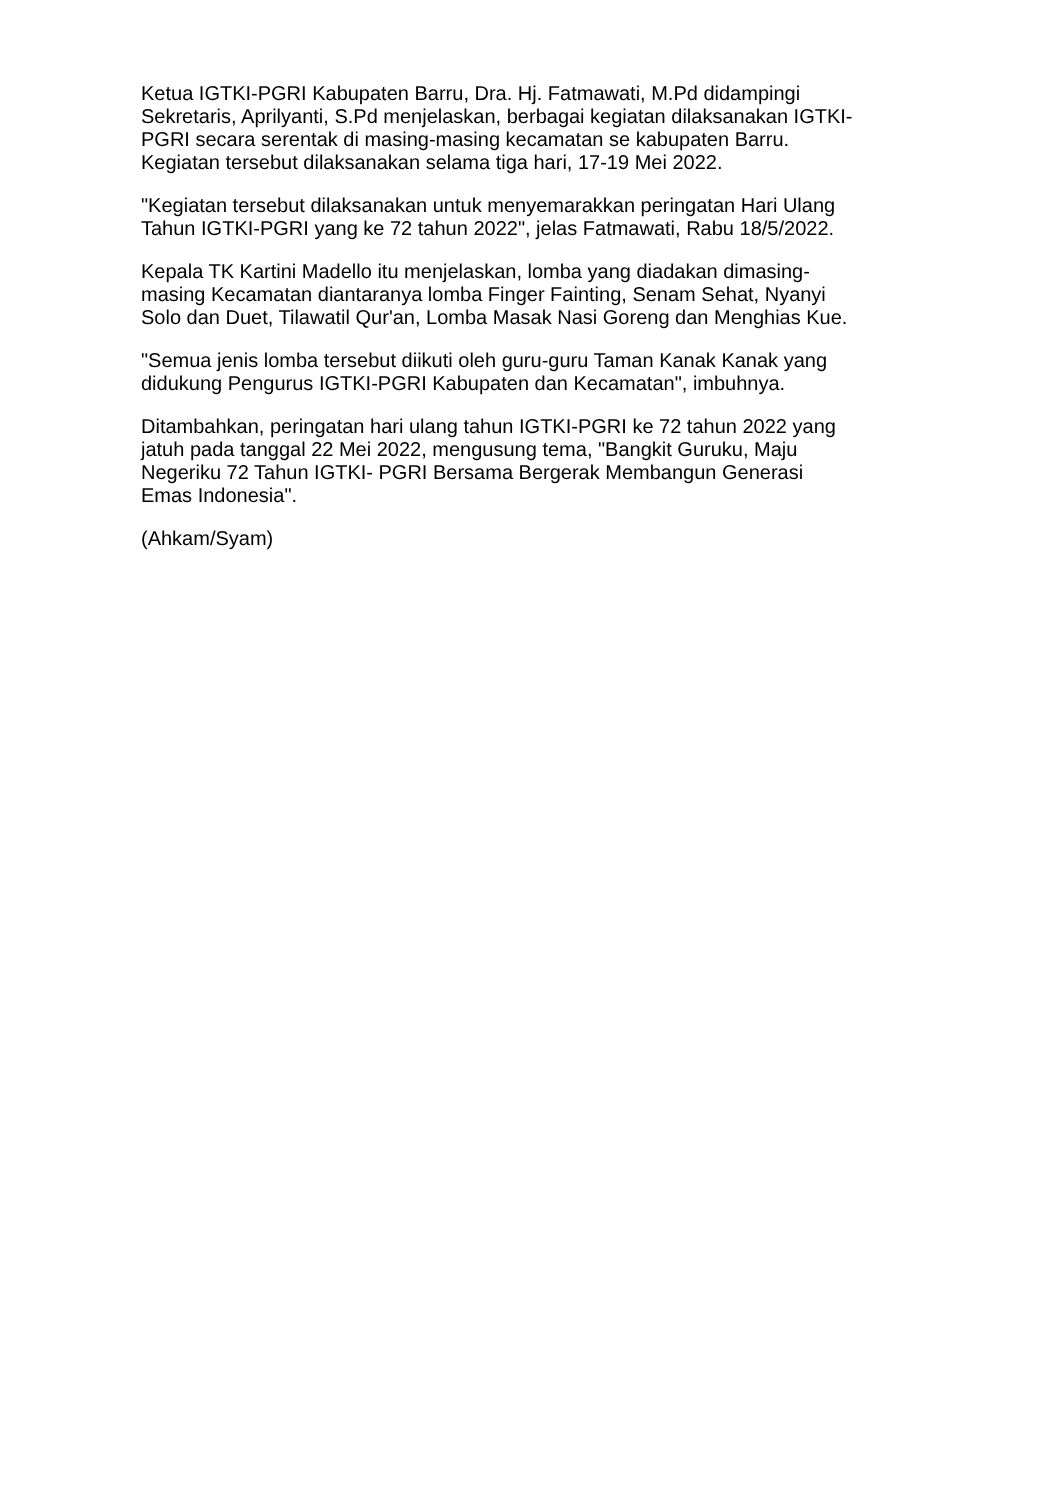Ketua IGTKI-PGRI Kabupaten Barru, Dra. Hj. Fatmawati, M.Pd didampingi Sekretaris, Aprilyanti, S.Pd menjelaskan, berbagai kegiatan dilaksanakan IGTKI- PGRI secara serentak di masing-masing kecamatan se kabupaten Barru. Kegiatan tersebut dilaksanakan selama tiga hari, 17-19 Mei 2022.
"Kegiatan tersebut dilaksanakan untuk menyemarakkan peringatan Hari Ulang Tahun IGTKI-PGRI yang ke 72 tahun 2022", jelas Fatmawati, Rabu 18/5/2022.
Kepala TK Kartini Madello itu menjelaskan, lomba yang diadakan dimasing- masing Kecamatan diantaranya lomba Finger Fainting, Senam Sehat, Nyanyi Solo dan Duet, Tilawatil Qur'an, Lomba Masak Nasi Goreng dan Menghias Kue.
"Semua jenis lomba tersebut diikuti oleh guru-guru Taman Kanak Kanak yang didukung Pengurus IGTKI-PGRI Kabupaten dan Kecamatan", imbuhnya.
Ditambahkan, peringatan hari ulang tahun IGTKI-PGRI ke 72 tahun 2022 yang jatuh pada tanggal 22 Mei 2022, mengusung tema, "Bangkit Guruku, Maju Negeriku 72 Tahun IGTKI- PGRI Bersama Bergerak Membangun Generasi Emas Indonesia".
(Ahkam/Syam)